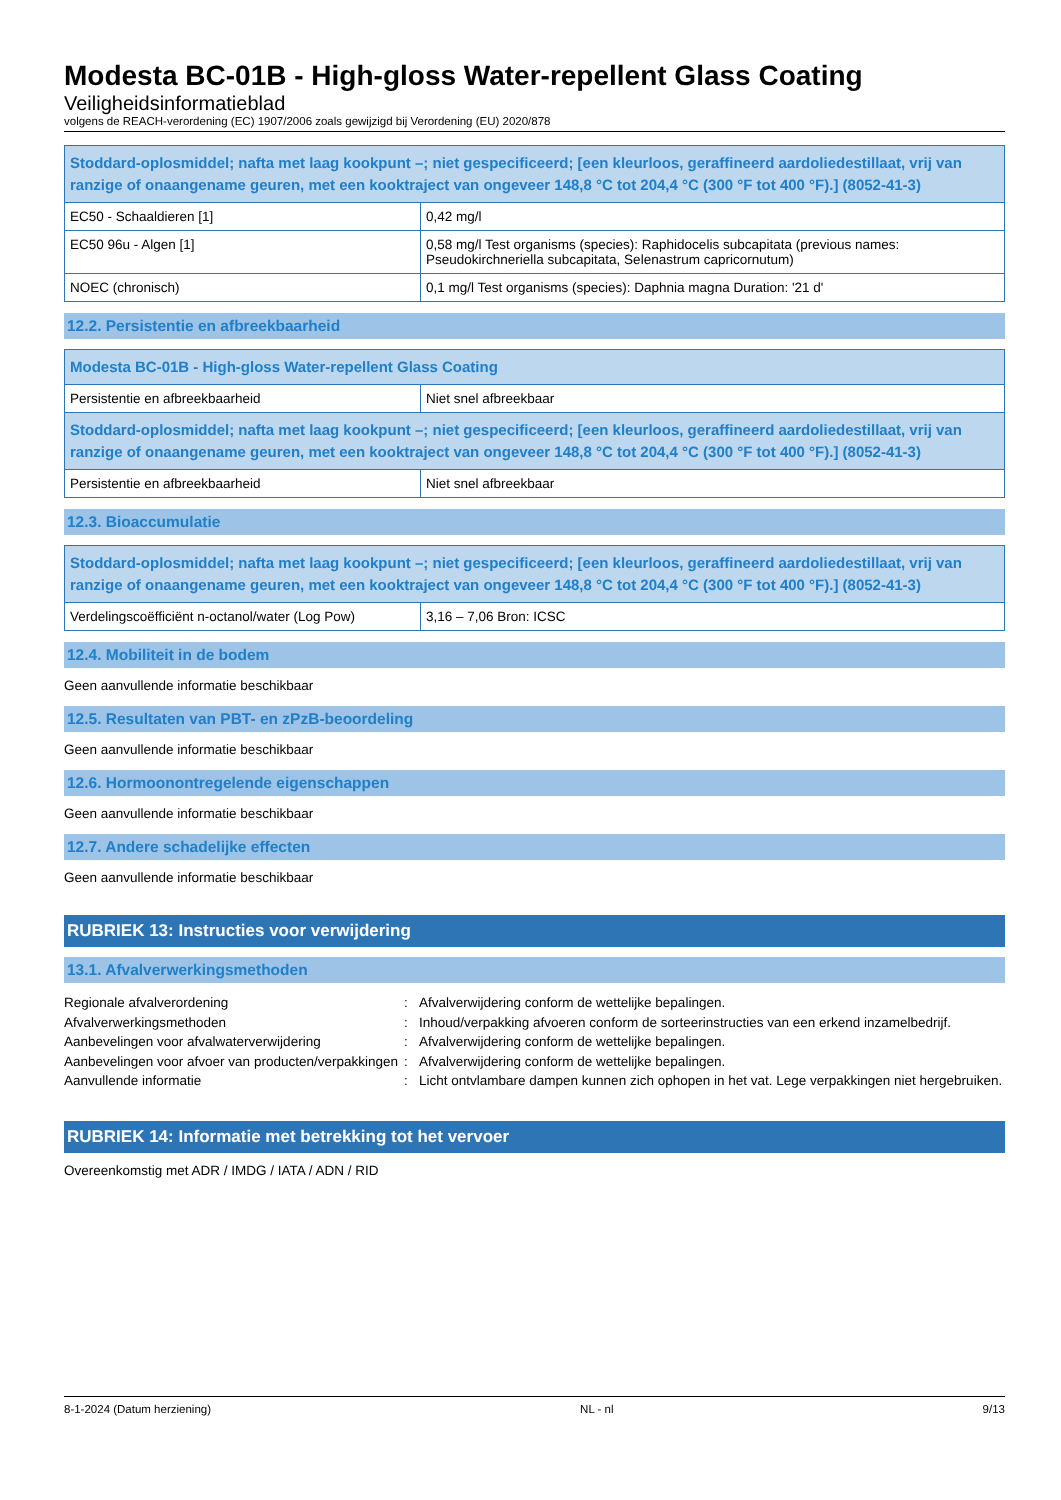Modesta BC-01B - High-gloss Water-repellent Glass Coating
Veiligheidsinformatieblad
volgens de REACH-verordening (EC) 1907/2006 zoals gewijzigd bij Verordening (EU) 2020/878
| Stoddard-oplosmiddel; nafta met laag kookpunt –; niet gespecificeerd; [een kleurloos, geraffineerd aardoliedestillaat, vrij van ranzige of onaangename geuren, met een kooktraject van ongeveer 148,8 °C tot 204,4 °C (300 °F tot 400 °F).] (8052-41-3) | |
| --- | --- |
| EC50 - Schaaldieren [1] | 0,42 mg/l |
| EC50 96u - Algen [1] | 0,58 mg/l Test organisms (species): Raphidocelis subcapitata (previous names: Pseudokirchneriella subcapitata, Selenastrum capricornutum) |
| NOEC (chronisch) | 0,1 mg/l Test organisms (species): Daphnia magna Duration: '21 d' |
12.2. Persistentie en afbreekbaarheid
| Modesta BC-01B - High-gloss Water-repellent Glass Coating | |
| --- | --- |
| Persistentie en afbreekbaarheid | Niet snel afbreekbaar |
| Stoddard-oplosmiddel; nafta met laag kookpunt –; niet gespecificeerd; [een kleurloos, geraffineerd aardoliedestillaat, vrij van ranzige of onaangename geuren, met een kooktraject van ongeveer 148,8 °C tot 204,4 °C (300 °F tot 400 °F).] (8052-41-3) | |
| Persistentie en afbreekbaarheid | Niet snel afbreekbaar |
12.3. Bioaccumulatie
| Stoddard-oplosmiddel; nafta met laag kookpunt –; niet gespecificeerd; [een kleurloos, geraffineerd aardoliedestillaat, vrij van ranzige of onaangename geuren, met een kooktraject van ongeveer 148,8 °C tot 204,4 °C (300 °F tot 400 °F).] (8052-41-3) | |
| --- | --- |
| Verdelingscoëfficiënt n-octanol/water (Log Pow) | 3,16 – 7,06 Bron: ICSC |
12.4. Mobiliteit in de bodem
Geen aanvullende informatie beschikbaar
12.5. Resultaten van PBT- en zPzB-beoordeling
Geen aanvullende informatie beschikbaar
12.6. Hormoonontregelende eigenschappen
Geen aanvullende informatie beschikbaar
12.7. Andere schadelijke effecten
Geen aanvullende informatie beschikbaar
RUBRIEK 13: Instructies voor verwijdering
13.1. Afvalverwerkingsmethoden
Regionale afvalverordening
:
Afvalverwijdering conform de wettelijke bepalingen.
Afvalverwerkingsmethoden
:
Inhoud/verpakking afvoeren conform de sorteerinstructies van een erkend inzamelbedrijf.
Aanbevelingen voor afvalwaterverwijdering
:
Afvalverwijdering conform de wettelijke bepalingen.
Aanbevelingen voor afvoer van producten/verpakkingen
:
Afvalverwijdering conform de wettelijke bepalingen.
Aanvullende informatie
:
Licht ontvlambare dampen kunnen zich ophopen in het vat. Lege verpakkingen niet hergebruiken.
RUBRIEK 14: Informatie met betrekking tot het vervoer
Overeenkomstig met ADR / IMDG / IATA / ADN / RID
8-1-2024 (Datum herziening) NL - nl 9/13